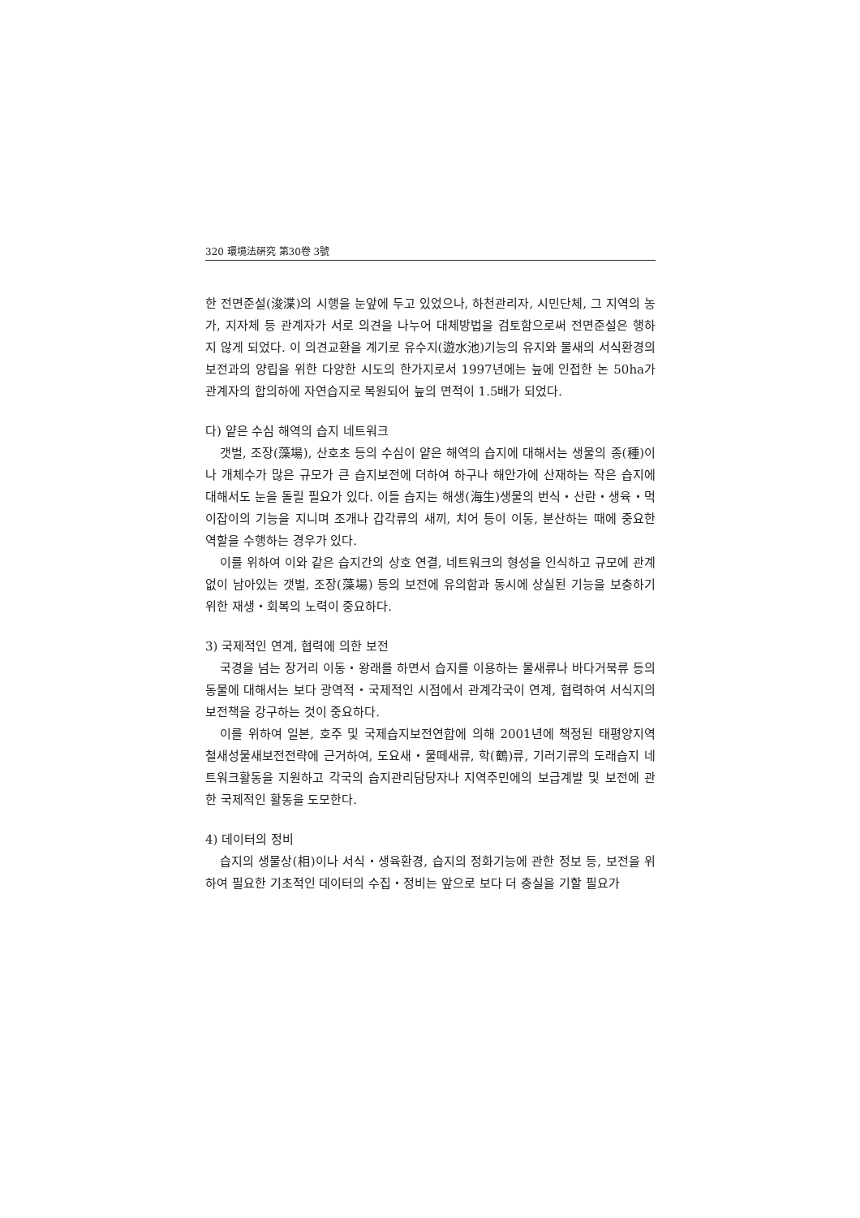320 環境法硏究 第30卷 3號
한 전면준설(浚渫)의 시행을 눈앞에 두고 있었으나, 하천관리자, 시민단체, 그 지역의 농가, 지자체 등 관계자가 서로 의견을 나누어 대체방법을 검토함으로써 전면준설은 행하지 않게 되었다. 이 의견교환을 계기로 유수지(遊水池)기능의 유지와 물새의 서식환경의 보전과의 양립을 위한 다양한 시도의 한가지로서 1997년에는 늪에 인접한 논 50ha가 관계자의 합의하에 자연습지로 복원되어 늪의 면적이 1.5배가 되었다.
다) 얕은 수심 해역의 습지 네트워크
갯벌, 조장(藻場), 산호초 등의 수심이 얕은 해역의 습지에 대해서는 생물의 종(種)이나 개체수가 많은 규모가 큰 습지보전에 더하여 하구나 해안가에 산재하는 작은 습지에 대해서도 눈을 돌릴 필요가 있다. 이들 습지는 해생(海生)생물의 번식・산란・생육・먹이잡이의 기능을 지니며 조개나 갑각류의 새끼, 치어 등이 이동, 분산하는 때에 중요한 역할을 수행하는 경우가 있다.
이를 위하여 이와 같은 습지간의 상호 연결, 네트워크의 형성을 인식하고 규모에 관계없이 남아있는 갯벌, 조장(藻場) 등의 보전에 유의함과 동시에 상실된 기능을 보충하기 위한 재생・회복의 노력이 중요하다.
3) 국제적인 연계, 협력에 의한 보전
국경을 넘는 장거리 이동・왕래를 하면서 습지를 이용하는 물새류나 바다거북류 등의 동물에 대해서는 보다 광역적・국제적인 시점에서 관계각국이 연계, 협력하여 서식지의 보전책을 강구하는 것이 중요하다.
이를 위하여 일본, 호주 및 국제습지보전연합에 의해 2001년에 책정된 태평양지역 철새성물새보전전략에 근거하여, 도요새・물떼새류, 학(鶴)류, 기러기류의 도래습지 네트워크활동을 지원하고 각국의 습지관리담당자나 지역주민에의 보급계발 및 보전에 관한 국제적인 활동을 도모한다.
4) 데이터의 정비
습지의 생물상(相)이나 서식・생육환경, 습지의 정화기능에 관한 정보 등, 보전을 위하여 필요한 기초적인 데이터의 수집・정비는 앞으로 보다 더 충실을 기할 필요가